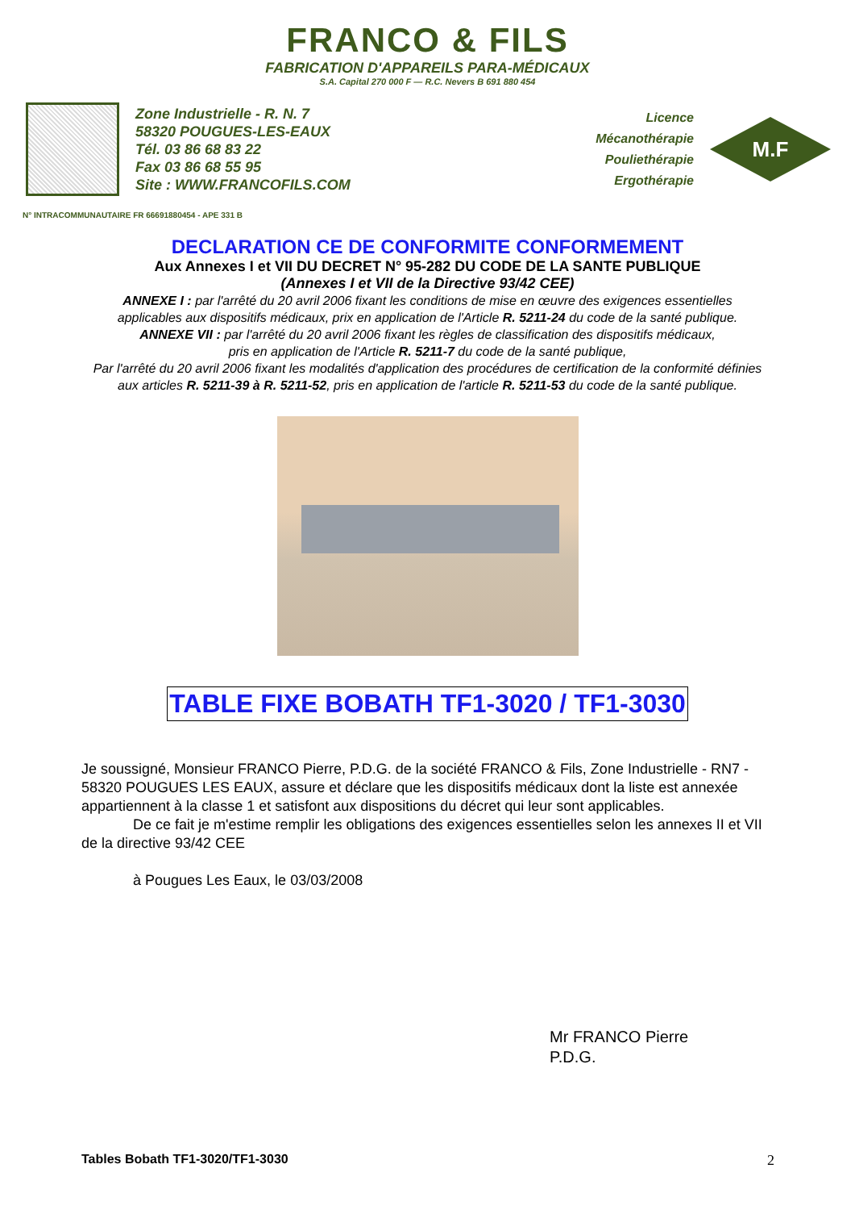FRANCO & FILS
FABRICATION D'APPAREILS PARA-MÉDICAUX
S.A. Capital 270 000 F — R.C. Nevers B 691 880 454
Zone Industrielle - R. N. 7
58320 POUGUES-LES-EAUX
Tél. 03 86 68 83 22
Fax 03 86 68 55 95
Site : WWW.FRANCOFILS.COM
Licence
Mécanothérapie
Pouliethérapie
Ergothérapie
M.F
N° INTRACOMMUNAUTAIRE FR 66691880454 - APE 331 B
DECLARATION CE DE CONFORMITE CONFORMEMENT
Aux Annexes I et VII DU DECRET N° 95-282 DU CODE DE LA SANTE PUBLIQUE
(Annexes I et VII de la Directive 93/42 CEE)
ANNEXE I : par l'arrêté du 20 avril 2006 fixant les conditions de mise en œuvre des exigences essentielles
applicables aux dispositifs médicaux, prix en application de l'Article R. 5211-24 du code de la santé publique.
ANNEXE VII : par l'arrêté du 20 avril 2006 fixant les règles de classification des dispositifs médicaux,
pris en application de l'Article R. 5211-7 du code de la santé publique,
Par l'arrêté du 20 avril 2006 fixant les modalités d'application des procédures de certification de la conformité définies
aux articles R. 5211-39 à R. 5211-52, pris en application de l'article R. 5211-53 du code de la santé publique.
TABLE FIXE BOBATH TF1-3020 / TF1-3030
Je soussigné, Monsieur FRANCO Pierre, P.D.G. de la société FRANCO & Fils, Zone Industrielle - RN7 - 58320 POUGUES LES EAUX, assure et déclare que les dispositifs médicaux dont la liste est annexée appartiennent à la classe 1 et satisfont aux dispositions du décret qui leur sont applicables.
De ce fait je m'estime remplir les obligations des exigences essentielles selon les annexes II et VII de la directive 93/42 CEE
à Pougues Les Eaux, le 03/03/2008
Mr FRANCO Pierre
P.D.G.
Tables Bobath TF1-3020/TF1-3030 2